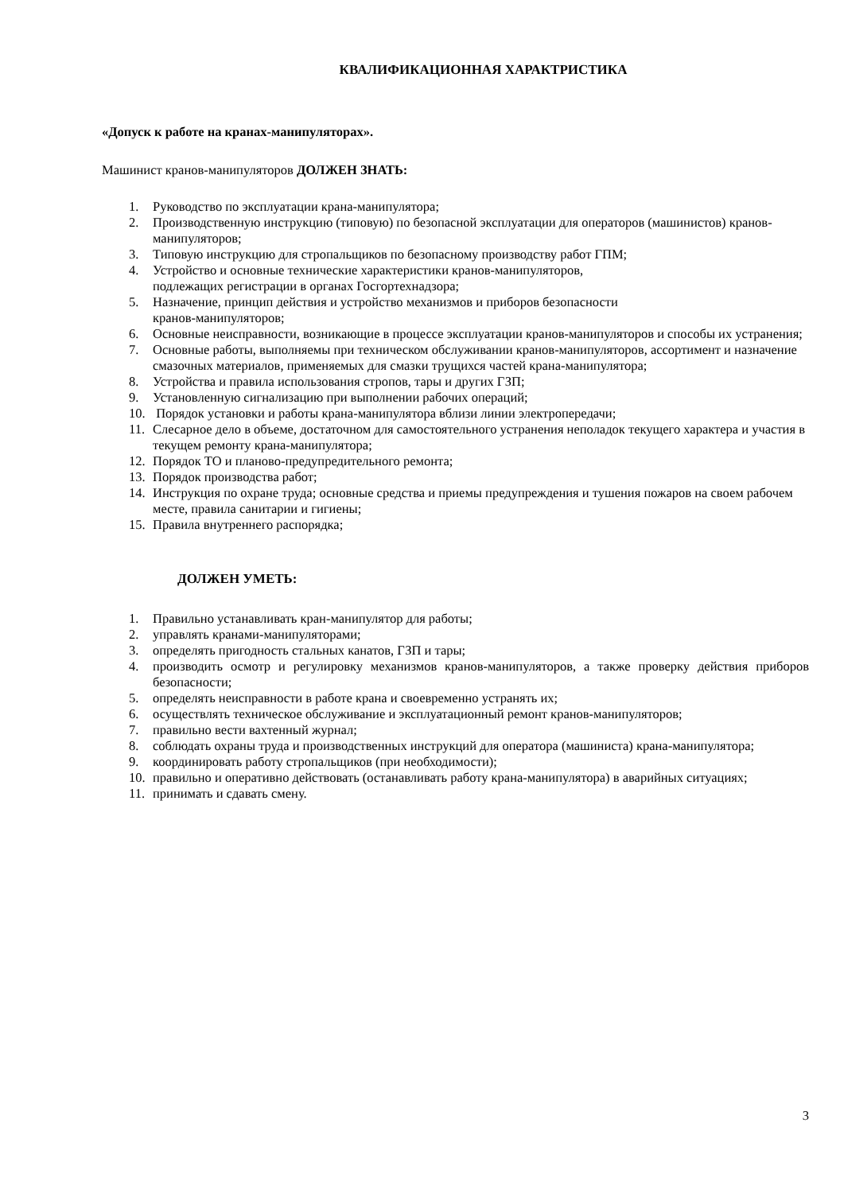КВАЛИФИКАЦИОННАЯ ХАРАКТРИСТИКА
«Допуск к работе на кранах-манипуляторах».
Машинист кранов-манипуляторов ДОЛЖЕН ЗНАТЬ:
1. Руководство по эксплуатации крана-манипулятора;
2. Производственную инструкцию (типовую) по безопасной эксплуатации для операторов (машинистов) кранов-манипуляторов;
3. Типовую инструкцию для стропальщиков по безопасному производству работ ГПМ;
4. Устройство и основные технические характеристики кранов-манипуляторов,
подлежащих регистрации в органах Госгортехнадзора;
5. Назначение, принцип действия и устройство механизмов и приборов безопасности
кранов-манипуляторов;
6. Основные неисправности, возникающие в процессе эксплуатации кранов-манипуляторов и способы их устранения;
7. Основные работы, выполняемы при техническом обслуживании кранов-манипуляторов, ассортимент и назначение смазочных материалов, применяемых для смазки трущихся частей крана-манипулятора;
8. Устройства и правила использования стропов, тары и других ГЗП;
9. Установленную сигнализацию при выполнении рабочих операций;
10. Порядок установки и работы крана-манипулятора вблизи линии электропередачи;
11. Слесарное дело в объеме, достаточном для самостоятельного устранения неполадок текущего характера и участия в текущем ремонту крана-манипулятора;
12. Порядок ТО и планово-предупредительного ремонта;
13. Порядок производства работ;
14. Инструкция по охране труда; основные средства и приемы предупреждения и тушения пожаров на своем рабочем месте, правила санитарии и гигиены;
15. Правила внутреннего распорядка;
ДОЛЖЕН УМЕТЬ:
1. Правильно устанавливать кран-манипулятор для работы;
2. управлять кранами-манипуляторами;
3. определять пригодность стальных канатов, ГЗП и тары;
4. производить осмотр и регулировку механизмов кранов-манипуляторов, а также проверку действия приборов безопасности;
5. определять неисправности в работе крана и своевременно устранять их;
6. осуществлять техническое обслуживание и эксплуатационный ремонт кранов-манипуляторов;
7. правильно вести вахтенный журнал;
8. соблюдать охраны труда и производственных инструкций для оператора (машиниста) крана-манипулятора;
9. координировать работу стропальщиков (при необходимости);
10. правильно и оперативно действовать (останавливать работу крана-манипулятора) в аварийных ситуациях;
11. принимать и сдавать смену.
3